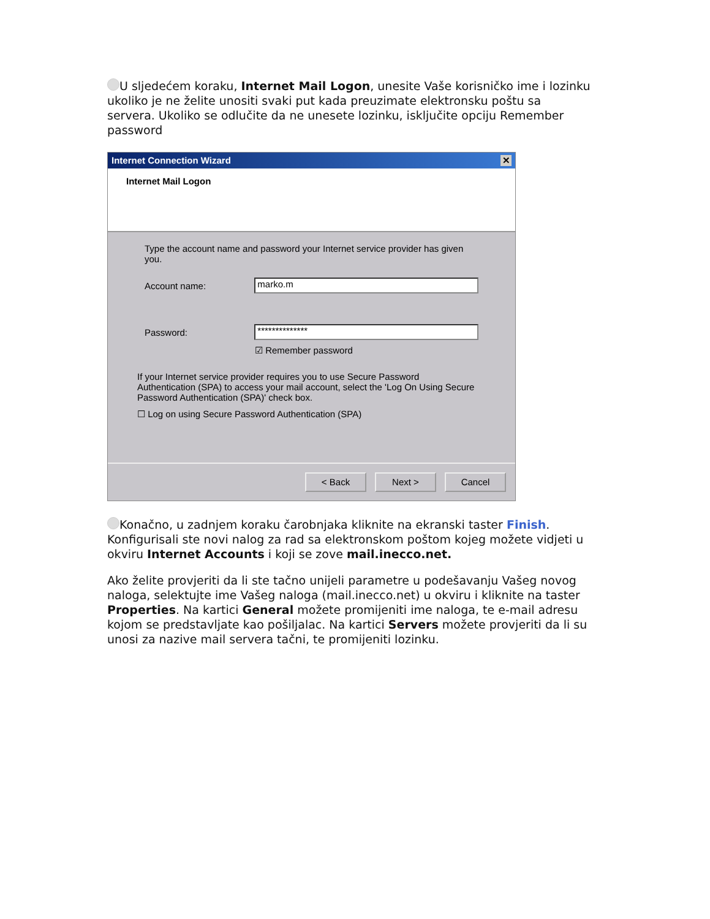U sljedećem koraku, Internet Mail Logon, unesite Vaše korisničko ime i lozinku ukoliko je ne želite unositi svaki put kada preuzimate elektronsku poštu sa servera. Ukoliko se odlučite da ne unesete lozinku, isključite opciju Remember password
Internet Connection Wizard ✕
Internet Mail Logon
Type the account name and password your Internet service provider has given you.
Account name:
marko.m
Password:
**************
☑ Remember password
If your Internet service provider requires you to use Secure Password Authentication (SPA) to access your mail account, select the 'Log On Using Secure Password Authentication (SPA)' check box.
☐ Log on using Secure Password Authentication (SPA)
< Back Next > Cancel
Konačno, u zadnjem koraku čarobnjaka kliknite na ekranski taster Finish. Konfigurisali ste novi nalog za rad sa elektronskom poštom kojeg možete vidjeti u okviru Internet Accounts i koji se zove mail.inecco.net.
Ako želite provjeriti da li ste tačno unijeli parametre u podešavanju Vašeg novog naloga, selektujte ime Vašeg naloga (mail.inecco.net) u okviru i kliknite na taster Properties. Na kartici General možete promijeniti ime naloga, te e-mail adresu kojom se predstavljate kao pošiljalac. Na kartici Servers možete provjeriti da li su unosi za nazive mail servera tačni, te promijeniti lozinku.